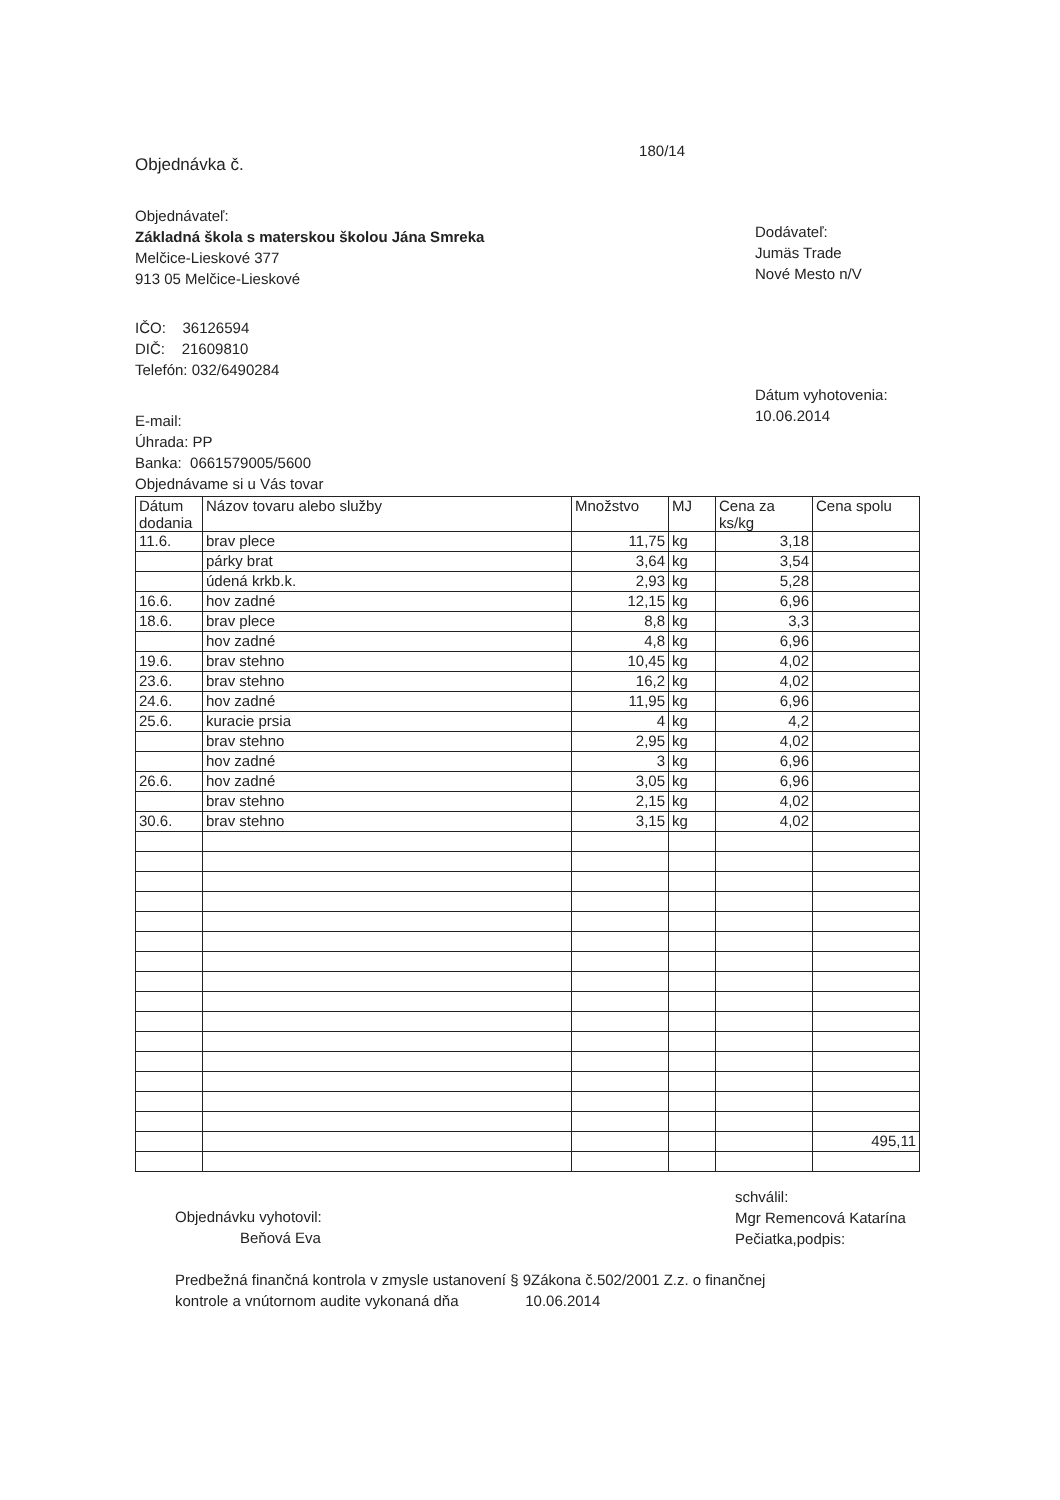Objednávka č.
180/14
Objednávateľ:
Základná škola s materskou školou Jána Smreka
Melčice-Lieskové 377
913 05 Melčice-Lieskové
IČO: 36126594
DIČ: 21609810
Telefón: 032/6490284
E-mail:
Úhrada: PP
Banka: 0661579005/5600
Objednávame si u Vás tovar
Dodávateľ:
Jumäs Trade
Nové Mesto n/V
Dátum vyhotovenia:
10.06.2014
| Dátum dodania | Názov tovaru alebo služby | Množstvo | MJ | Cena za ks/kg | Cena spolu |
| --- | --- | --- | --- | --- | --- |
| 11.6. | brav plece | 11,75 | kg | 3,18 | |
| | párky brat | 3,64 | kg | 3,54 | |
| | údená krkb.k. | 2,93 | kg | 5,28 | |
| 16.6. | hov zadné | 12,15 | kg | 6,96 | |
| 18.6. | brav plece | 8,8 | kg | 3,3 | |
| | hov zadné | 4,8 | kg | 6,96 | |
| 19.6. | brav stehno | 10,45 | kg | 4,02 | |
| 23.6. | brav stehno | 16,2 | kg | 4,02 | |
| 24.6. | hov zadné | 11,95 | kg | 6,96 | |
| 25.6. | kuracie prsia | 4 | kg | 4,2 | |
| | brav stehno | 2,95 | kg | 4,02 | |
| | hov zadné | 3 | kg | 6,96 | |
| 26.6. | hov zadné | 3,05 | kg | 6,96 | |
| | brav stehno | 2,15 | kg | 4,02 | |
| 30.6. | brav stehno | 3,15 | kg | 4,02 | |
| | | | | | 495,11 |
Objednávku vyhotovil:
Beňová Eva
schválil:
Mgr Remencová Katarína
Pečiatka,podpis:
Predbežná finančná kontrola v zmysle ustanovení § 9Zákona č.502/2001 Z.z. o finančnej
kontrole a vnútornom audite vykonaná dňa 10.06.2014